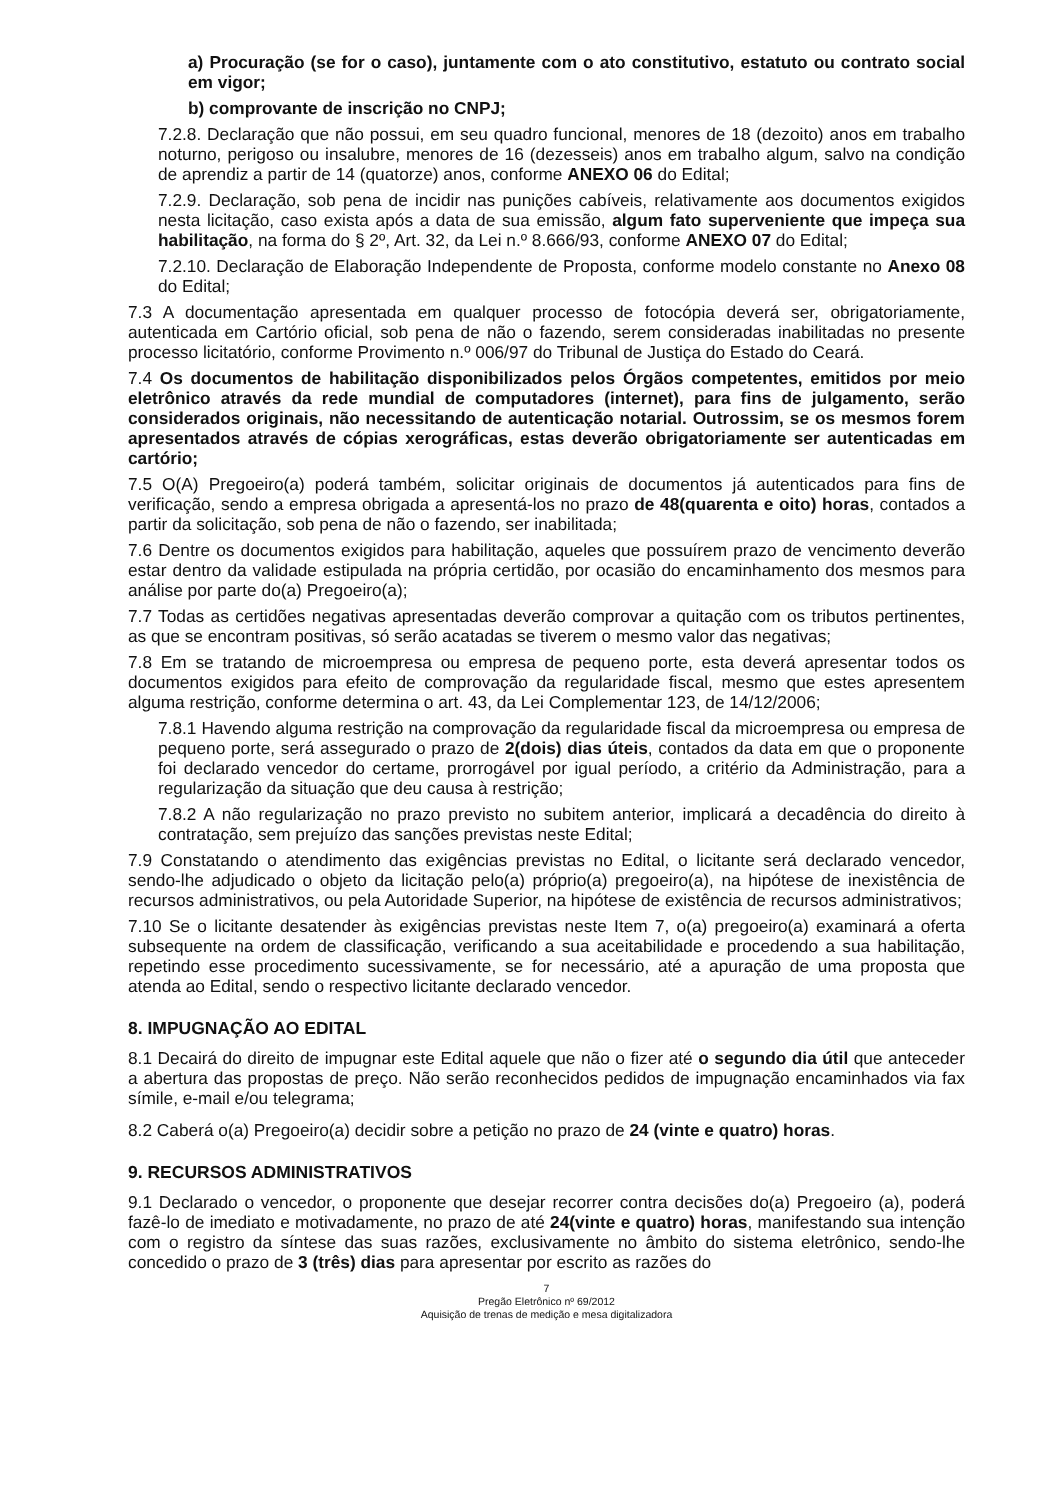a) Procuração (se for o caso), juntamente com o ato constitutivo, estatuto ou contrato social em vigor;
b) comprovante de inscrição no CNPJ;
7.2.8. Declaração que não possui, em seu quadro funcional, menores de 18 (dezoito) anos em trabalho noturno, perigoso ou insalubre, menores de 16 (dezesseis) anos em trabalho algum, salvo na condição de aprendiz a partir de 14 (quatorze) anos, conforme ANEXO 06 do Edital;
7.2.9. Declaração, sob pena de incidir nas punições cabíveis, relativamente aos documentos exigidos nesta licitação, caso exista após a data de sua emissão, algum fato superveniente que impeça sua habilitação, na forma do § 2º, Art. 32, da Lei n.º 8.666/93, conforme ANEXO 07 do Edital;
7.2.10. Declaração de Elaboração Independente de Proposta, conforme modelo constante no Anexo 08 do Edital;
7.3 A documentação apresentada em qualquer processo de fotocópia deverá ser, obrigatoriamente, autenticada em Cartório oficial, sob pena de não o fazendo, serem consideradas inabilitadas no presente processo licitatório, conforme Provimento n.º 006/97 do Tribunal de Justiça do Estado do Ceará.
7.4 Os documentos de habilitação disponibilizados pelos Órgãos competentes, emitidos por meio eletrônico através da rede mundial de computadores (internet), para fins de julgamento, serão considerados originais, não necessitando de autenticação notarial. Outrossim, se os mesmos forem apresentados através de cópias xerográficas, estas deverão obrigatoriamente ser autenticadas em cartório;
7.5 O(A) Pregoeiro(a) poderá também, solicitar originais de documentos já autenticados para fins de verificação, sendo a empresa obrigada a apresentá-los no prazo de 48(quarenta e oito) horas, contados a partir da solicitação, sob pena de não o fazendo, ser inabilitada;
7.6 Dentre os documentos exigidos para habilitação, aqueles que possuírem prazo de vencimento deverão estar dentro da validade estipulada na própria certidão, por ocasião do encaminhamento dos mesmos para análise por parte do(a) Pregoeiro(a);
7.7 Todas as certidões negativas apresentadas deverão comprovar a quitação com os tributos pertinentes, as que se encontram positivas, só serão acatadas se tiverem o mesmo valor das negativas;
7.8 Em se tratando de microempresa ou empresa de pequeno porte, esta deverá apresentar todos os documentos exigidos para efeito de comprovação da regularidade fiscal, mesmo que estes apresentem alguma restrição, conforme determina o art. 43, da Lei Complementar 123, de 14/12/2006;
7.8.1 Havendo alguma restrição na comprovação da regularidade fiscal da microempresa ou empresa de pequeno porte, será assegurado o prazo de 2(dois) dias úteis, contados da data em que o proponente foi declarado vencedor do certame, prorrogável por igual período, a critério da Administração, para a regularização da situação que deu causa à restrição;
7.8.2 A não regularização no prazo previsto no subitem anterior, implicará a decadência do direito à contratação, sem prejuízo das sanções previstas neste Edital;
7.9 Constatando o atendimento das exigências previstas no Edital, o licitante será declarado vencedor, sendo-lhe adjudicado o objeto da licitação pelo(a) próprio(a) pregoeiro(a), na hipótese de inexistência de recursos administrativos, ou pela Autoridade Superior, na hipótese de existência de recursos administrativos;
7.10 Se o licitante desatender às exigências previstas neste Item 7, o(a) pregoeiro(a) examinará a oferta subsequente na ordem de classificação, verificando a sua aceitabilidade e procedendo a sua habilitação, repetindo esse procedimento sucessivamente, se for necessário, até a apuração de uma proposta que atenda ao Edital, sendo o respectivo licitante declarado vencedor.
8. IMPUGNAÇÃO AO EDITAL
8.1 Decairá do direito de impugnar este Edital aquele que não o fizer até o segundo dia útil que anteceder a abertura das propostas de preço. Não serão reconhecidos pedidos de impugnação encaminhados via fax símile, e-mail e/ou telegrama;
8.2 Caberá o(a) Pregoeiro(a) decidir sobre a petição no prazo de 24 (vinte e quatro) horas.
9. RECURSOS ADMINISTRATIVOS
9.1 Declarado o vencedor, o proponente que desejar recorrer contra decisões do(a) Pregoeiro (a), poderá fazê-lo de imediato e motivadamente, no prazo de até 24(vinte e quatro) horas, manifestando sua intenção com o registro da síntese das suas razões, exclusivamente no âmbito do sistema eletrônico, sendo-lhe concedido o prazo de 3 (três) dias para apresentar por escrito as razões do
7
Pregão Eletrônico nº 69/2012
Aquisição de trenas de medição e mesa digitalizadora